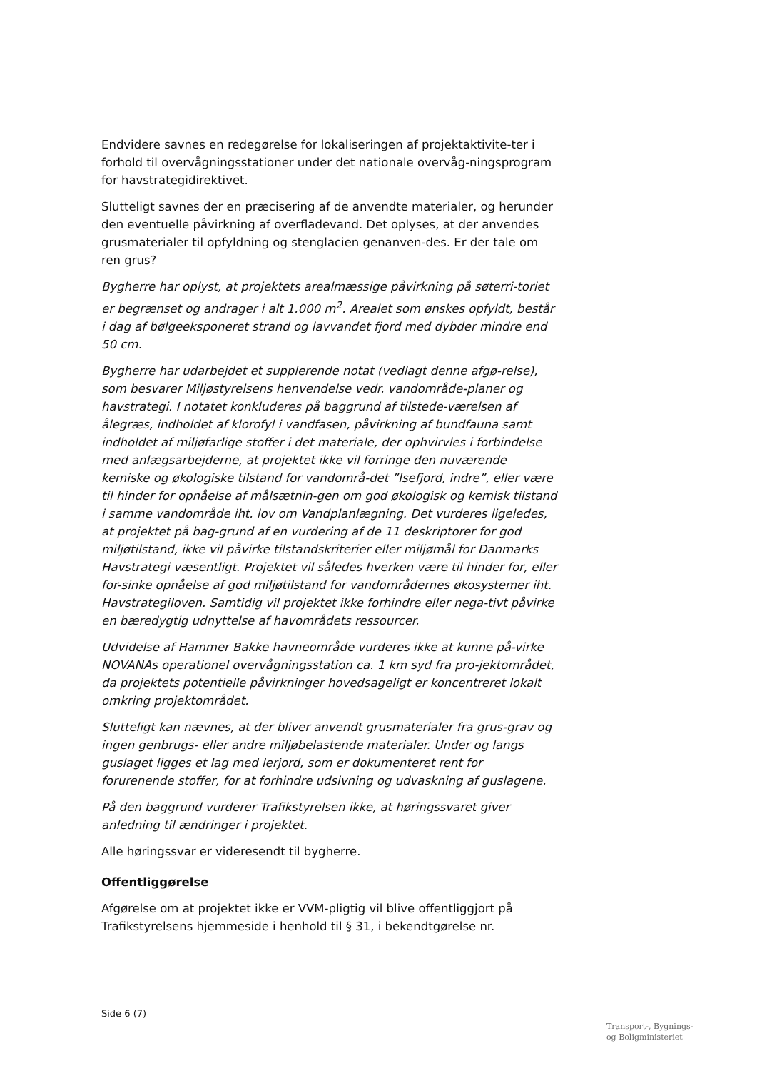Endvidere savnes en redegørelse for lokaliseringen af projektaktivite-ter i forhold til overvågningsstationer under det nationale overvåg-ningsprogram for havstrategidirektivet.
Slutteligt savnes der en præcisering af de anvendte materialer, og herunder den eventuelle påvirkning af overfladevand. Det oplyses, at der anvendes grusmaterialer til opfyldning og stenglacien genanven-des. Er der tale om ren grus?
Bygherre har oplyst, at projektets arealmæssige påvirkning på søterri-toriet er begrænset og andrager i alt 1.000 m<sup>2</sup>. Arealet som ønskes opfyldt, består i dag af bølgeeksponeret strand og lavvandet fjord med dybder mindre end 50 cm.
Bygherre har udarbejdet et supplerende notat (vedlagt denne afgø-relse), som besvarer Miljøstyrelsens henvendelse vedr. vandområde-planer og havstrategi. I notatet konkluderes på baggrund af tilstede-værelsen af ålegræs, indholdet af klorofyl i vandfasen, påvirkning af bundfauna samt indholdet af miljøfarlige stoffer i det materiale, der ophvirvles i forbindelse med anlægsarbejderne, at projektet ikke vil forringe den nuværende kemiske og økologiske tilstand for vandområ-det ”Isefjord, indre”, eller være til hinder for opnåelse af målsætnin-gen om god økologisk og kemisk tilstand i samme vandområde iht. lov om Vandplanlægning. Det vurderes ligeledes, at projektet på bag-grund af en vurdering af de 11 deskriptorer for god miljøtilstand, ikke vil påvirke tilstandskriterier eller miljømål for Danmarks Havstrategi væsentligt. Projektet vil således hverken være til hinder for, eller for-sinke opnåelse af god miljøtilstand for vandområdernes økosystemer iht. Havstrategiloven. Samtidig vil projektet ikke forhindre eller nega-tivt påvirke en bæredygtig udnyttelse af havområdets ressourcer.
Udvidelse af Hammer Bakke havneområde vurderes ikke at kunne på-virke NOVANAs operationel overvågningsstation ca. 1 km syd fra pro-jektområdet, da projektets potentielle påvirkninger hovedsageligt er koncentreret lokalt omkring projektområdet.
Slutteligt kan nævnes, at der bliver anvendt grusmaterialer fra grus-grav og ingen genbrugs- eller andre miljøbelastende materialer. Under og langs guslaget ligges et lag med lerjord, som er dokumenteret rent for forurenende stoffer, for at forhindre udsivning og udvaskning af guslagene.
På den baggrund vurderer Trafikstyrelsen ikke, at høringssvaret giver anledning til ændringer i projektet.
Alle høringssvar er videresendt til bygherre.
Offentliggørelse
Afgørelse om at projektet ikke er VVM-pligtig vil blive offentliggjort på Trafikstyrelsens hjemmeside i henhold til § 31, i bekendtgørelse nr.
Side 6 (7)
Transport-, Bygnings-
og Boligministeriet